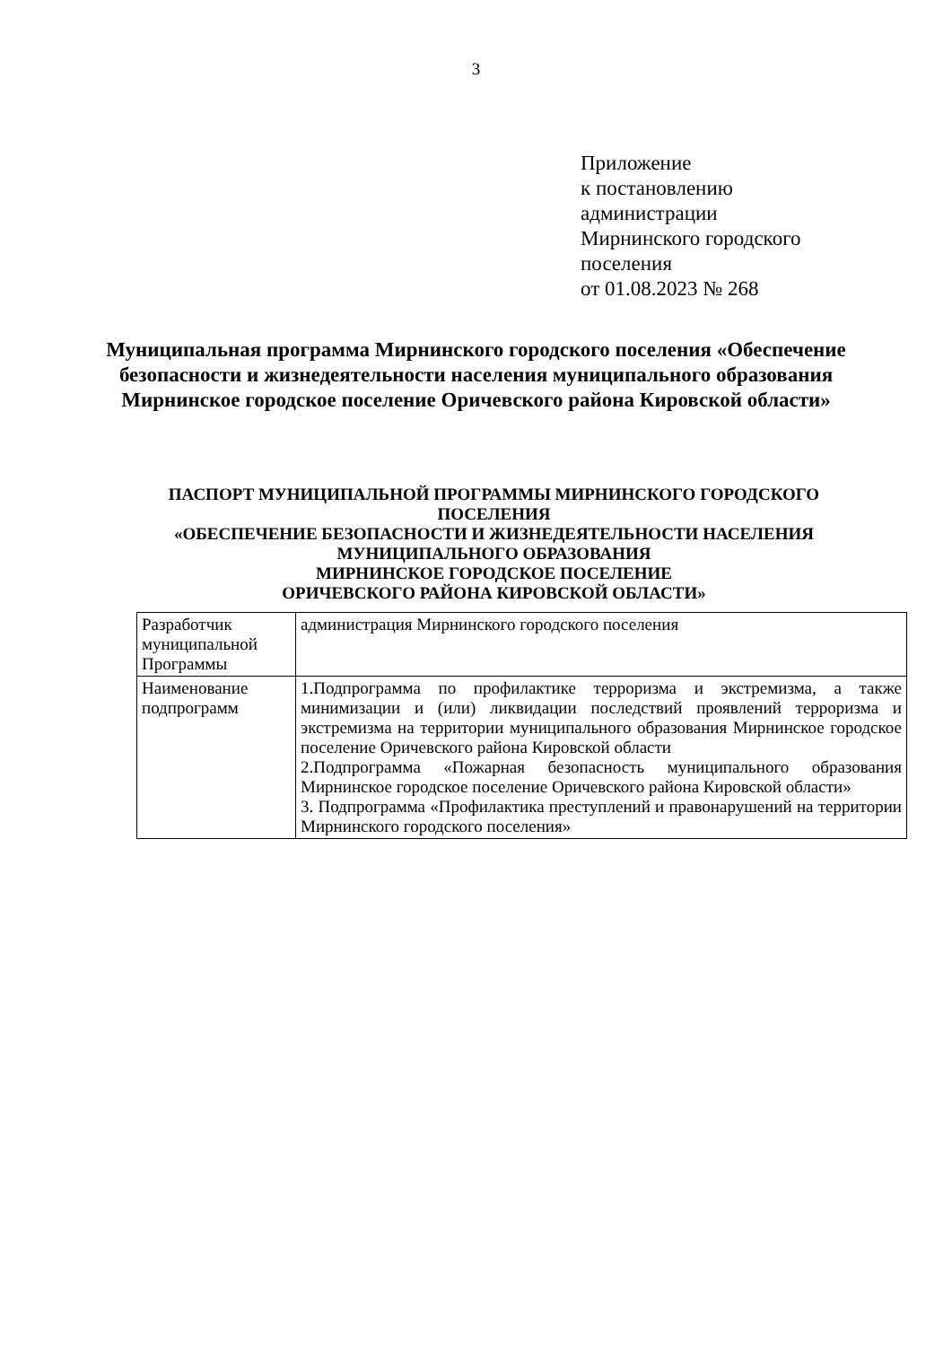3
Приложение
к постановлению
администрации
Мирнинского городского
поселения
от 01.08.2023 № 268
Муниципальная программа Мирнинского городского поселения «Обеспечение безопасности и жизнедеятельности населения муниципального образования Мирнинское городское поселение Оричевского района Кировской области»
ПАСПОРТ МУНИЦИПАЛЬНОЙ ПРОГРАММЫ МИРНИНСКОГО ГОРОДСКОГО ПОСЕЛЕНИЯ
«ОБЕСПЕЧЕНИЕ БЕЗОПАСНОСТИ И ЖИЗНЕДЕЯТЕЛЬНОСТИ НАСЕЛЕНИЯ МУНИЦИПАЛЬНОГО ОБРАЗОВАНИЯ
МИРНИНСКОЕ ГОРОДСКОЕ ПОСЕЛЕНИЕ
ОРИЧЕВСКОГО РАЙОНА КИРОВСКОЙ ОБЛАСТИ»
| Разработчик муниципальной Программы | администрация Мирнинского городского поселения |
| Наименование подпрограмм | 1.Подпрограмма по профилактике терроризма и экстремизма, а также минимизации и (или) ликвидации последствий проявлений терроризма и экстремизма на территории муниципального образования Мирнинское городское поселение Оричевского района Кировской области 2.Подпрограмма «Пожарная безопасность муниципального образования Мирнинское городское поселение Оричевского района Кировской области» 3. Подпрограмма «Профилактика преступлений и правонарушений на территории Мирнинского городского поселения» |